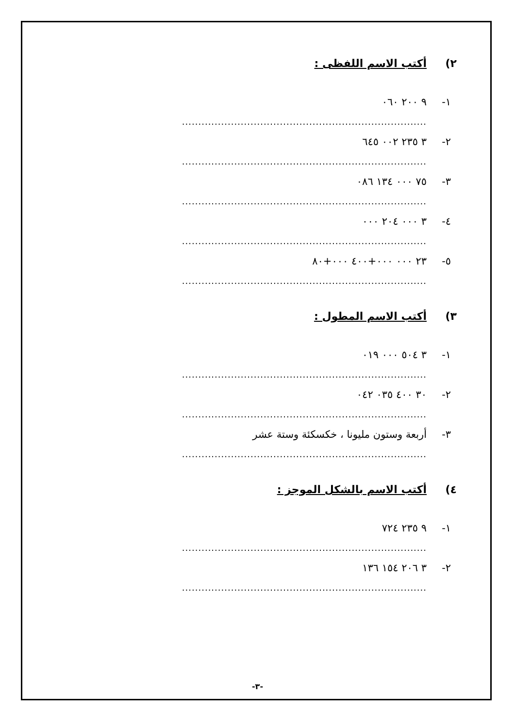٢) أكتب الاسم اللفظى :
١- ٩ ٢٠٠ ٠٦٠
...........................................................................
٢- ٣ ٢٣٥ ٠٠٢ ٦٤٥
...........................................................................
٣- ٧٥ ٠٠٠ ١٣٤ ٠٨٦
...........................................................................
٤- ٣ ٠٠٠ ٢٠٤ ٠٠٠
...........................................................................
٥- ٢٣ ٠٠٠ ٠٠٠+٤٠٠ ٠٠٠+٨٠
...........................................................................
٣) أكتب الاسم المطول :
١- ٣ ٥٠٤ ٠٠٠ ٠١٩
...........................................................................
٢- ٣٠ ٤٠٠ ٠٣٥ ٠٤٢
...........................................................................
٣- أربعة وستون مليونا ، خكسكئة وستة عشر
...........................................................................
٤) أكتب الاسم بالشكل الموجز :
١- ٩ ٢٣٥ ٧٢٤
...........................................................................
٢- ٣ ٢٠٦ ١٥٤ ١٣٦
...........................................................................
-٣-